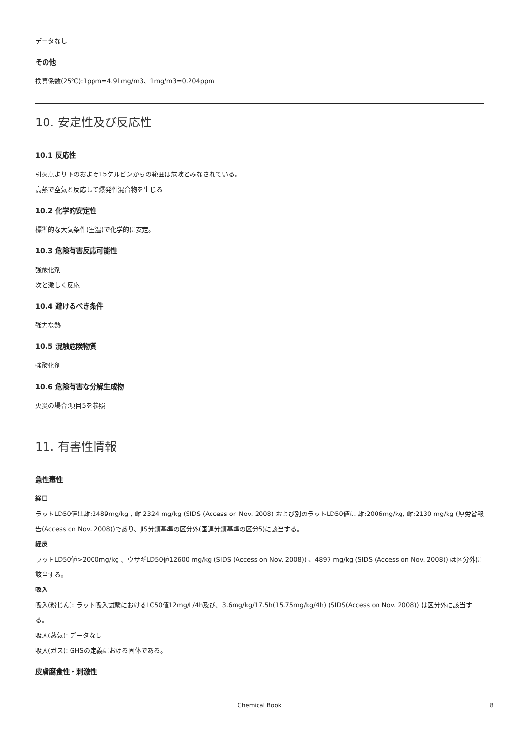データなし
その他
換算係数(25℃):1ppm=4.91mg/m3、1mg/m3=0.204ppm
10. 安定性及び反応性
10.1 反応性
引火点より下のおよそ15ケルビンからの範囲は危険とみなされている。
高熱で空気と反応して爆発性混合物を生じる
10.2 化学的安定性
標準的な大気条件(室温)で化学的に安定。
10.3 危険有害反応可能性
強酸化剤
次と激しく反応
10.4 避けるべき条件
強力な熱
10.5 混触危険物質
強酸化剤
10.6 危険有害な分解生成物
火災の場合:項目5を参照
11. 有害性情報
急性毒性
経口
ラットLD50値は雄:2489mg/kg , 雌:2324 mg/kg (SIDS (Access on Nov. 2008) および別のラットLD50値は 雄:2006mg/kg, 雌:2130 mg/kg (厚労省報告(Access on Nov. 2008))であり、JIS分類基準の区分外(国連分類基準の区分5)に該当する。
経皮
ラットLD50値>2000mg/kg 、ウサギLD50値12600 mg/kg (SIDS (Access on Nov. 2008)) 、4897 mg/kg (SIDS (Access on Nov. 2008)) は区分外に該当する。
吸入
吸入(粉じん): ラット吸入試験におけるLC50値12mg/L/4h及び、3.6mg/kg/17.5h(15.75mg/kg/4h) (SIDS(Access on Nov. 2008)) は区分外に該当する。
吸入(蒸気): データなし
吸入(ガス): GHSの定義における固体である。
皮膚腐食性・刺激性
Chemical Book 8